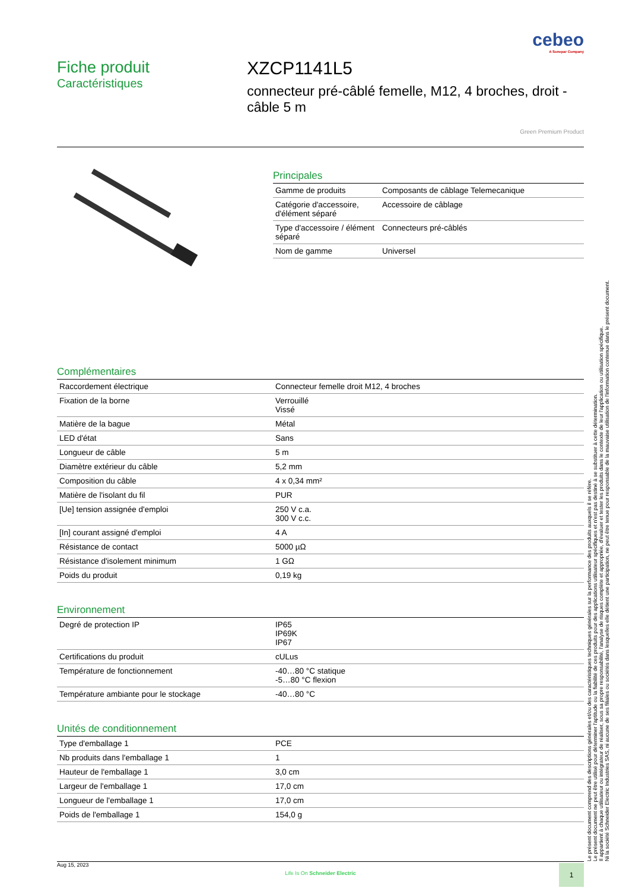cebeo
A Sonepar Company
Fiche produit
Caractéristiques
XZCP1141L5
connecteur pré-câblé femelle, M12, 4 broches, droit - câble 5 m
Green Premium Product
Principales
| Gamme de produits | Composants de câblage Telemecanique |
| Catégorie d'accessoire, d'élément séparé | Accessoire de câblage |
| Type d'accessoire / élément séparé | Connecteurs pré-câblés |
| Nom de gamme | Universel |
Complémentaires
| Raccordement électrique | Connecteur femelle droit M12, 4 broches |
| Fixation de la borne | Verrouillé Vissé |
| Matière de la bague | Métal |
| LED d'état | Sans |
| Longueur de câble | 5 m |
| Diamètre extérieur du câble | 5,2 mm |
| Composition du câble | 4 x 0,34 mm² |
| Matière de l'isolant du fil | PUR |
| [Ue] tension assignée d'emploi | 250 V c.a. 300 V c.c. |
| [In] courant assigné d'emploi | 4 A |
| Résistance de contact | 5000 µΩ |
| Résistance d'isolement minimum | 1 GΩ |
| Poids du produit | 0,19 kg |
Environnement
| Degré de protection IP | IP65 IP69K IP67 |
| Certifications du produit | cULus |
| Température de fonctionnement | -40…80 °C statique -5…80 °C flexion |
| Température ambiante pour le stockage | -40…80 °C |
Unités de conditionnement
| Type d'emballage 1 | PCE |
| Nb produits dans l'emballage 1 | 1 |
| Hauteur de l'emballage 1 | 3,0 cm |
| Largeur de l'emballage 1 | 17,0 cm |
| Longueur de l'emballage 1 | 17,0 cm |
| Poids de l'emballage 1 | 154,0 g |
Le présent document comprend des descriptions générales et/ou des caractéristiques techniques générales sur la performance des produits auxquels il se réfère.
Le présent document ne peut être utilisé pour déterminer l'aptitude ou la fiabilité de ces produits pour des applications utilisateur spécifiques et n'est pas destiné à se substituer à cette détermination.
Il appartient à chaque utilisateur ou intégrateur de réaliser, sous sa propre responsabilité, l'analyse de risques complète et appropriée, d'évaluer et tester les produits dans le contexte de leur l'application ou utilisation spécifique.
Ni la société Schneider Electric Industries SAS, ni aucune de ses filiales ou sociétés dans lesquelles elle détient une participation, ne peut être tenue pour responsable de la mauvaise utilisation de l'information contenue dans le présent document.
Aug 15, 2023
Life Is On Schneider Electric
1